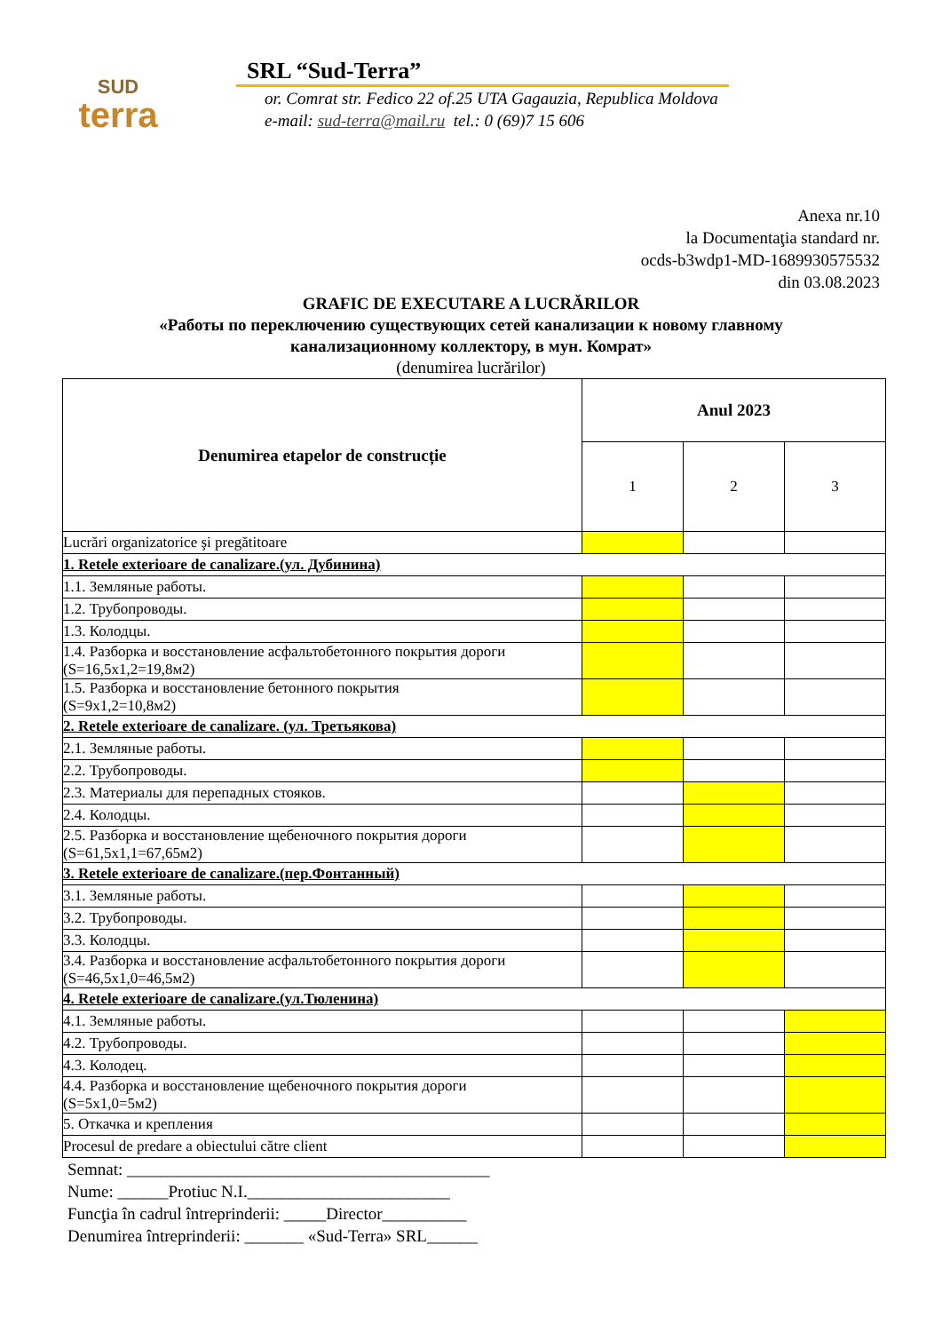SUD
terra
SRL “Sud-Terra”
or. Comrat str. Fedico 22 of.25 UTA Gagauzia, Republica Moldova
e-mail: sud-terra@mail.ru tel.: 0 (69)7 15 606
Anexa nr.10
la Documentaţia standard nr.
ocds-b3wdp1-MD-1689930575532
din 03.08.2023
GRAFIC DE EXECUTARE A LUCRĂRILOR
«Работы по переключению существующих сетей канализации к новому главному
канализационному коллектору, в мун. Комрат»
(denumirea lucrărilor)
| Denumirea etapelor de construcție | Anul 2023 | | |
| --- | --- | --- | --- |
| | 1 | 2 | 3 |
| Lucrări organizatorice şi pregătitoare | | | |
| 1. Retele exterioare de canalizare.(ул. Дубинина) | | | |
| 1.1. Земляные работы. | | | |
| 1.2. Трубопроводы. | | | |
| 1.3. Колодцы. | | | |
| 1.4. Разборка и восстановление асфальтобетонного покрытия дороги (S=16,5x1,2=19,8м2) | | | |
| 1.5. Разборка и восстановление бетонного покрытия (S=9x1,2=10,8м2) | | | |
| 2. Retele exterioare de canalizare. (ул. Третьякова) | | | |
| 2.1. Земляные работы. | | | |
| 2.2. Трубопроводы. | | | |
| 2.3. Материалы для перепадных стояков. | | | |
| 2.4. Колодцы. | | | |
| 2.5. Разборка и восстановление щебеночного покрытия дороги (S=61,5x1,1=67,65м2) | | | |
| 3. Retele exterioare de canalizare.(пер.Фонтанный) | | | |
| 3.1. Земляные работы. | | | |
| 3.2. Трубопроводы. | | | |
| 3.3. Колодцы. | | | |
| 3.4. Разборка и восстановление асфальтобетонного покрытия дороги (S=46,5x1,0=46,5м2) | | | |
| 4. Retele exterioare de canalizare.(ул.Тюленина) | | | |
| 4.1. Земляные работы. | | | |
| 4.2. Трубопроводы. | | | |
| 4.3. Колодец. | | | |
| 4.4. Разборка и восстановление щебеночного покрытия дороги (S=5x1,0=5м2) | | | |
| 5. Откачка и крепления | | | |
| Procesul de predare a obiectului către client | | | |
Semnat: ___________________________________________
Nume: ______Protiuc N.I.________________________
Funcţia în cadrul întreprinderii: _____Director__________
Denumirea întreprinderii: _______ «Sud-Terra» SRL______